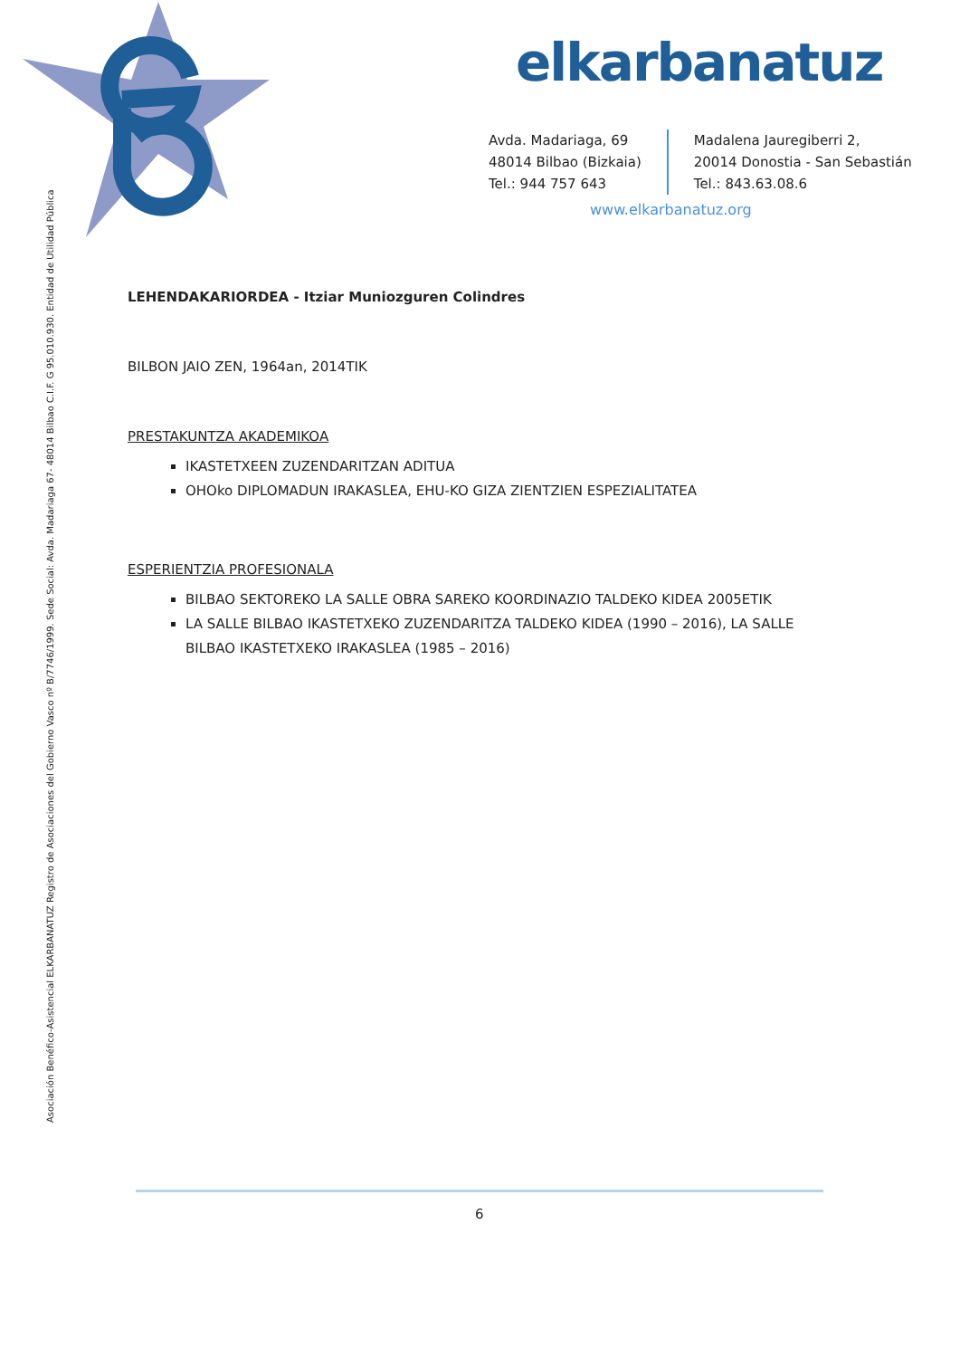elkarbanatuz
Avda. Madariaga, 69
48014 Bilbao (Bizkaia)
Tel.: 944 757 643
Madalena Jauregiberri 2,
20014 Donostia - San Sebastián
Tel.: 843.63.08.6
www.elkarbanatuz.org
Asociación Benéfico-Asistencial ELKARBANATUZ Registro de Asociaciones del Gobierno Vasco nº B/7746/1999. Sede Social: Avda. Madariaga 67- 48014 Bilbao C.I.F. G 95.010.930. Entidad de Utilidad Pública
LEHENDAKARIORDEA - Itziar Muniozguren Colindres
BILBON JAIO ZEN, 1964an, 2014TIK
PRESTAKUNTZA AKADEMIKOA
IKASTETXEEN ZUZENDARITZAN ADITUA
OHOko DIPLOMADUN IRAKASLEA, EHU-KO GIZA ZIENTZIEN ESPEZIALITATEA
ESPERIENTZIA PROFESIONALA
BILBAO SEKTOREKO LA SALLE OBRA SAREKO KOORDINAZIO TALDEKO KIDEA 2005ETIK
LA SALLE BILBAO IKASTETXEKO ZUZENDARITZA TALDEKO KIDEA (1990 – 2016), LA SALLE BILBAO IKASTETXEKO IRAKASLEA (1985 – 2016)
6